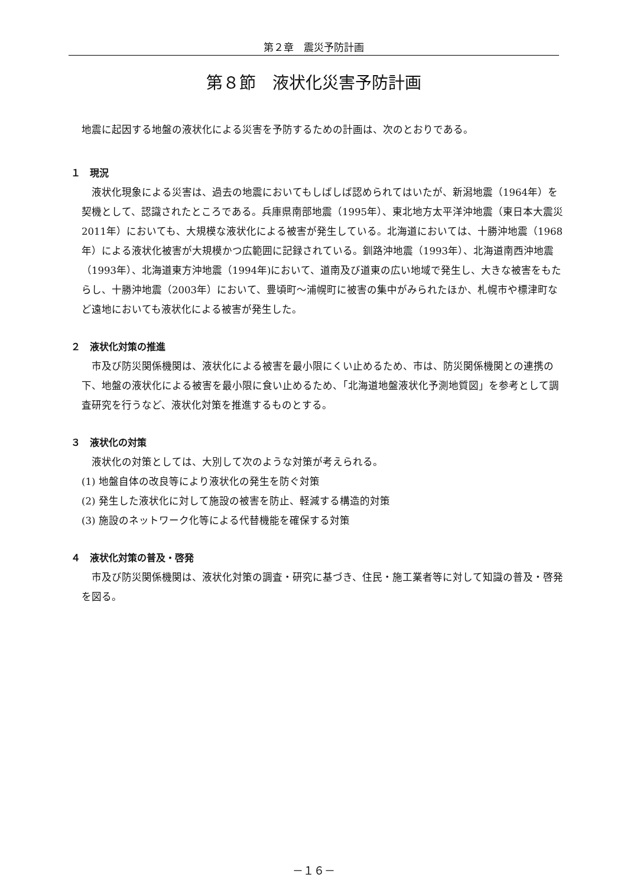第２章　震災予防計画
第８節　液状化災害予防計画
地震に起因する地盤の液状化による災害を予防するための計画は、次のとおりである。
１　現況
　液状化現象による災害は、過去の地震においてもしばしば認められてはいたが、新潟地震（1964年）を契機として、認識されたところである。兵庫県南部地震（1995年）、東北地方太平洋沖地震（東日本大震災 2011年）においても、大規模な液状化による被害が発生している。北海道においては、十勝沖地震（1968年）による液状化被害が大規模かつ広範囲に記録されている。釧路沖地震（1993年）、北海道南西沖地震（1993年）、北海道東方沖地震（1994年)において、道南及び道東の広い地域で発生し、大きな被害をもたらし、十勝沖地震（2003年）において、豊頃町～浦幌町に被害の集中がみられたほか、札幌市や標津町など遠地においても液状化による被害が発生した。
２　液状化対策の推進
　市及び防災関係機関は、液状化による被害を最小限にくい止めるため、市は、防災関係機関との連携の下、地盤の液状化による被害を最小限に食い止めるため、「北海道地盤液状化予測地質図」を参考として調査研究を行うなど、液状化対策を推進するものとする。
３　液状化の対策
　液状化の対策としては、大別して次のような対策が考えられる。
(1) 地盤自体の改良等により液状化の発生を防ぐ対策
(2) 発生した液状化に対して施設の被害を防止、軽減する構造的対策
(3) 施設のネットワーク化等による代替機能を確保する対策
４　液状化対策の普及・啓発
　市及び防災関係機関は、液状化対策の調査・研究に基づき、住民・施工業者等に対して知識の普及・啓発を図る。
－１６－